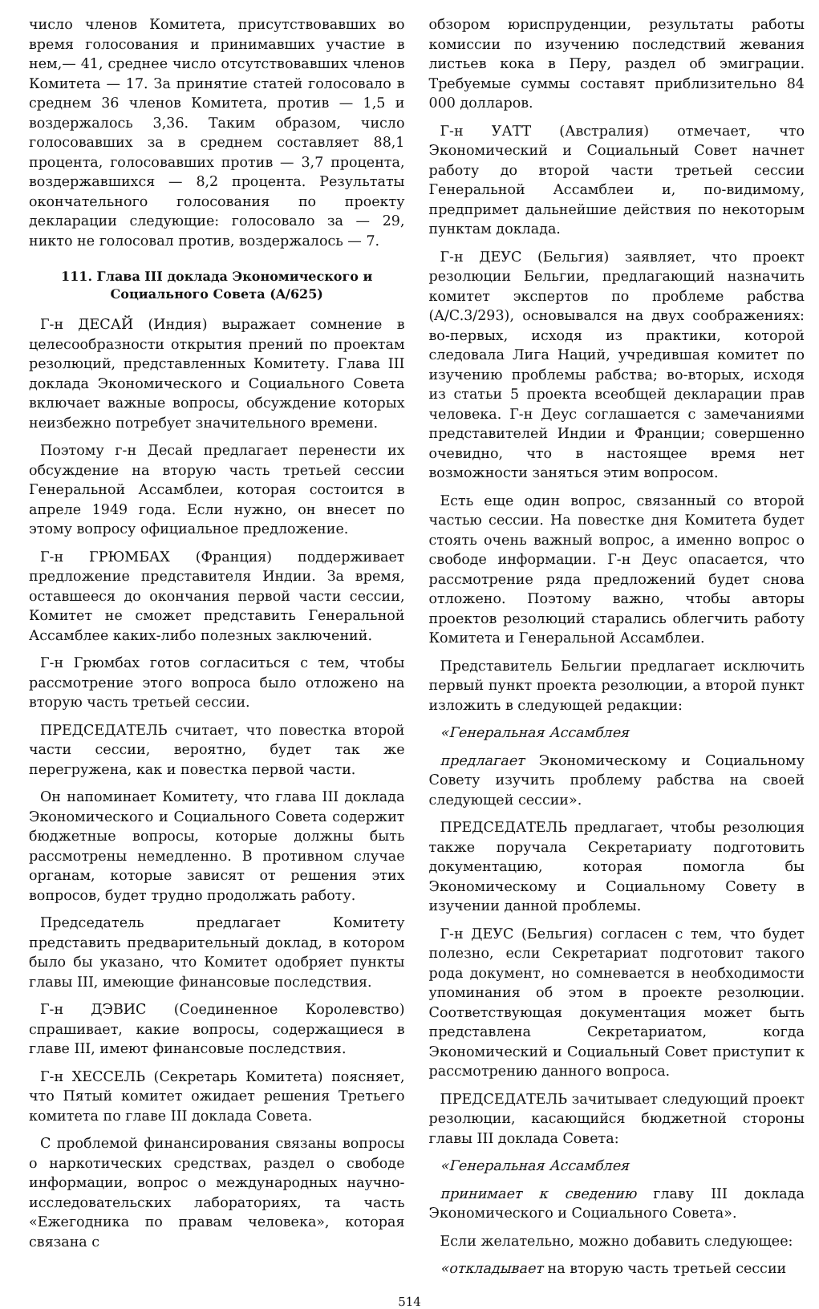число членов Комитета, присутствовавших во время голосования и принимавших участие в нем,— 41, среднее число отсутствовавших членов Комитета — 17. За принятие статей голосовало в среднем 36 членов Комитета, против — 1,5 и воздержалось 3,36. Таким образом, число голосовавших за в среднем составляет 88,1 процента, голосовавших против — 3,7 процента, воздержавшихся — 8,2 процента. Результаты окончательного голосования по проекту декларации следующие: голосовало за — 29, никто не голосовал против, воздержалось — 7.
111. Глава III доклада Экономического и Социального Совета (A/625)
Г-н ДЕСАЙ (Индия) выражает сомнение в целесообразности открытия прений по проектам резолюций, представленных Комитету. Глава III доклада Экономического и Социального Совета включает важные вопросы, обсуждение которых неизбежно потребует значительного времени.
Поэтому г-н Десай предлагает перенести их обсуждение на вторую часть третьей сессии Генеральной Ассамблеи, которая состоится в апреле 1949 года. Если нужно, он внесет по этому вопросу официальное предложение.
Г-н ГРЮМБАХ (Франция) поддерживает предложение представителя Индии. За время, оставшееся до окончания первой части сессии, Комитет не сможет представить Генеральной Ассамблее каких-либо полезных заключений.
Г-н Грюмбах готов согласиться с тем, чтобы рассмотрение этого вопроса было отложено на вторую часть третьей сессии.
ПРЕДСЕДАТЕЛЬ считает, что повестка второй части сессии, вероятно, будет так же перегружена, как и повестка первой части.
Он напоминает Комитету, что глава III доклада Экономического и Социального Совета содержит бюджетные вопросы, которые должны быть рассмотрены немедленно. В противном случае органам, которые зависят от решения этих вопросов, будет трудно продолжать работу.
Председатель предлагает Комитету представить предварительный доклад, в котором было бы указано, что Комитет одобряет пункты главы III, имеющие финансовые последствия.
Г-н ДЭВИС (Соединенное Королевство) спрашивает, какие вопросы, содержащиеся в главе III, имеют финансовые последствия.
Г-н ХЕССЕЛЬ (Секретарь Комитета) поясняет, что Пятый комитет ожидает решения Третьего комитета по главе III доклада Совета.
С проблемой финансирования связаны вопросы о наркотических средствах, раздел о свободе информации, вопрос о международных научно-исследовательских лабораториях, та часть «Ежегодника по правам человека», которая связана с
обзором юриспруденции, результаты работы комиссии по изучению последствий жевания листьев кока в Перу, раздел об эмиграции. Требуемые суммы составят приблизительно 84 000 долларов.
Г-н УАТТ (Австралия) отмечает, что Экономический и Социальный Совет начнет работу до второй части третьей сессии Генеральной Ассамблеи и, по-видимому, предпримет дальнейшие действия по некоторым пунктам доклада.
Г-н ДЕУС (Бельгия) заявляет, что проект резолюции Бельгии, предлагающий назначить комитет экспертов по проблеме рабства (A/C.3/293), основывался на двух соображениях: во-первых, исходя из практики, которой следовала Лига Наций, учредившая комитет по изучению проблемы рабства; во-вторых, исходя из статьи 5 проекта всеобщей декларации прав человека. Г-н Деус соглашается с замечаниями представителей Индии и Франции; совершенно очевидно, что в настоящее время нет возможности заняться этим вопросом.
Есть еще один вопрос, связанный со второй частью сессии. На повестке дня Комитета будет стоять очень важный вопрос, а именно вопрос о свободе информации. Г-н Деус опасается, что рассмотрение ряда предложений будет снова отложено. Поэтому важно, чтобы авторы проектов резолюций старались облегчить работу Комитета и Генеральной Ассамблеи.
Представитель Бельгии предлагает исключить первый пункт проекта резолюции, а второй пункт изложить в следующей редакции:
«Генеральная Ассамблея
предлагает Экономическому и Социальному Совету изучить проблему рабства на своей следующей сессии».
ПРЕДСЕДАТЕЛЬ предлагает, чтобы резолюция также поручала Секретариату подготовить документацию, которая помогла бы Экономическому и Социальному Совету в изучении данной проблемы.
Г-н ДЕУС (Бельгия) согласен с тем, что будет полезно, если Секретариат подготовит такого рода документ, но сомневается в необходимости упоминания об этом в проекте резолюции. Соответствующая документация может быть представлена Секретариатом, когда Экономический и Социальный Совет приступит к рассмотрению данного вопроса.
ПРЕДСЕДАТЕЛЬ зачитывает следующий проект резолюции, касающийся бюджетной стороны главы III доклада Совета:
«Генеральная Ассамблея
принимает к сведению главу III доклада Экономического и Социального Совета».
Если желательно, можно добавить следующее:
«откладывает на вторую часть третьей сессии
514